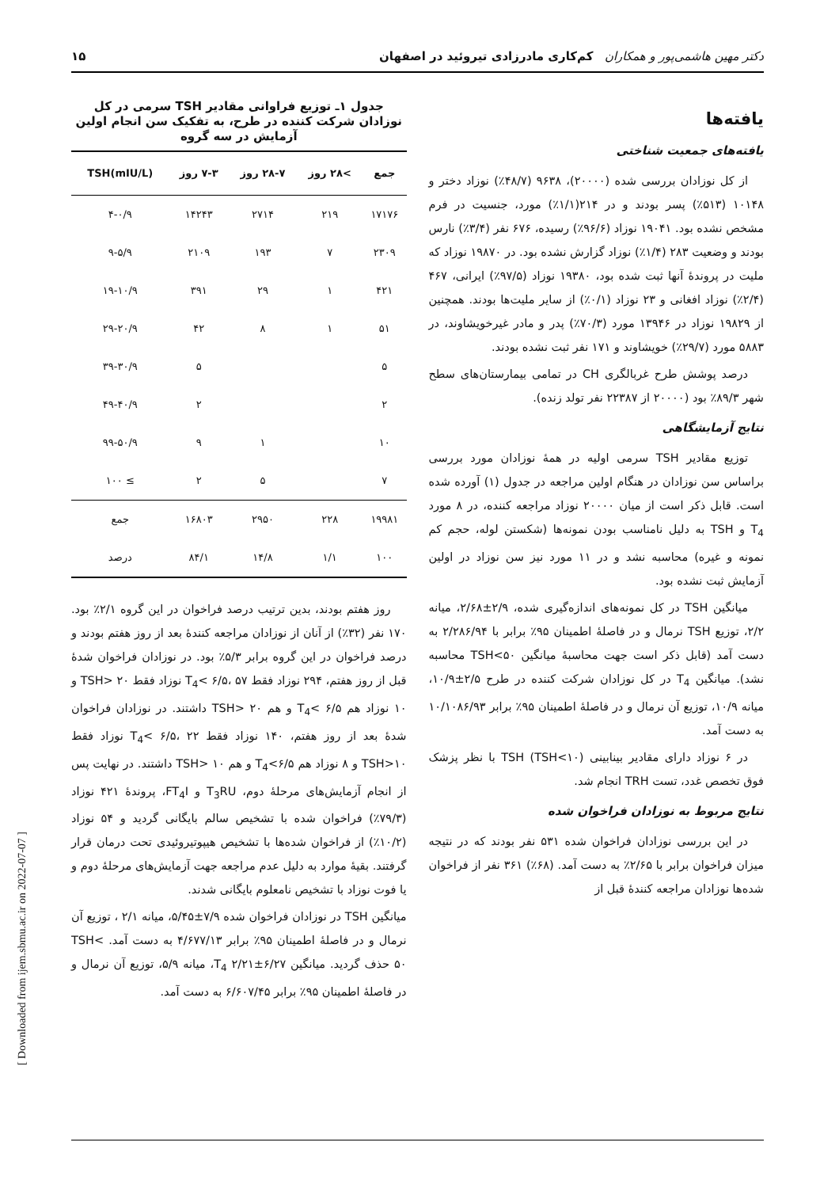دکتر مهین هاشمی‌پور و همکاران کم‌کاری مادرزادی تیروئید در اصفهان ۱۵
یافته‌ها
یافته‌های جمعیت شناختی
از کل نوزادان بررسی شده (۲۰۰۰۰)، ۹۶۳۸ (۴۸/۷٪) نوزاد دختر و ۱۰۱۴۸ (۵۱۳٪) پسر بودند و در ۲۱۴(۱/۱٪) مورد، جنسیت در فرم مشخص نشده بود. ۱۹۰۴۱ نوزاد (۹۶/۶٪) رسیده، ۶۷۶ نفر (۳/۴٪) نارس بودند و وضعیت ۲۸۳ (۱/۴٪) نوزاد گزارش نشده بود. در ۱۹۸۷۰ نوزاد که ملیت در پروندهٔ آنها ثبت شده بود، ۱۹۳۸۰ نوزاد (۹۷/۵٪) ایرانی، ۴۶۷ (۲/۴٪) نوزاد افغانی و ۲۳ نوزاد (۰/۱٪) از سایر ملیت‌ها بودند. همچنین از ۱۹۸۲۹ نوزاد در ۱۳۹۴۶ مورد (۷۰/۳٪) پدر و مادر غیرخویشاوند، در ۵۸۸۳ مورد (۲۹/۷٪) خویشاوند و ۱۷۱ نفر ثبت نشده بودند.
درصد پوشش طرح غربالگری CH در تمامی بیمارستان‌های سطح شهر ۸۹/۳٪ بود (۲۰۰۰۰ از ۲۲۳۸۷ نفر تولد زنده).
نتایج آزمایشگاهی
توزیع مقادیر TSH سرمی اولیه در همهٔ نوزادان مورد بررسی براساس سن نوزادان در هنگام اولین مراجعه در جدول (۱) آورده شده است. قابل ذکر است از میان ۲۰۰۰۰ نوزاد مراجعه کننده، در ۸ مورد T<sub>4</sub> و TSH به دلیل نامناسب بودن نمونه‌ها (شکستن لوله، حجم کم نمونه و غیره) محاسبه نشد و در ۱۱ مورد نیز سن نوزاد در اولین آزمایش ثبت نشده بود.
میانگین TSH در کل نمونه‌های اندازه‌گیری شده، ۲/۹±۲/۶۸، میانه ۲/۲، توزیع TSH نرمال و در فاصلهٔ اطمینان ۹۵٪ برابر با ۲/۲۸۶/۹۴ به دست آمد (قابل ذکر است جهت محاسبهٔ میانگین TSH<۵۰ محاسبه نشد). میانگین T<sub>4</sub> در کل نوزادان شرکت کننده در طرح ۲/۵±۱۰/۹، میانه ۱۰/۹، توزیع آن نرمال و در فاصلهٔ اطمینان ۹۵٪ برابر ۱۰/۱۰۸۶/۹۳ به دست آمد.
در ۶ نوزاد دارای مقادیر بینابینی TSH (TSH<۱۰) با نظر پزشک فوق تخصص غدد، تست TRH انجام شد.
نتایج مربوط به نوزادان فراخوان شده
در این بررسی نوزادان فراخوان شده ۵۳۱ نفر بودند که در نتیجه میزان فراخوان برابر با ۲/۶۵٪ به دست آمد. (۶۸٪) ۳۶۱ نفر از فراخوان شده‌ها نوزادان مراجعه کنندهٔ قبل از
جدول ۱ـ توزیع فراوانی مقادیر TSH سرمی در کل نوزادان شرکت کننده در طرح، به تفکیک سن انجام اولین آزمایش در سه گروه
| جمع | >۲۸ روز | ۲۸-۷ روز | ۷-۳ روز | TSH(mIU/L) |
| --- | --- | --- | --- | --- |
| ۱۷۱۷۶ | ۲۱۹ | ۲۷۱۴ | ۱۴۲۴۳ | ۴-۰/۹ |
| ۲۳۰۹ | ۷ | ۱۹۳ | ۲۱۰۹ | ۹-۵/۹ |
| ۴۲۱ | ۱ | ۲۹ | ۳۹۱ | ۱۹-۱۰/۹ |
| ۵۱ | ۱ | ۸ | ۴۲ | ۲۹-۲۰/۹ |
| ۵ | | | ۵ | ۳۹-۳۰/۹ |
| ۲ | | | ۲ | ۴۹-۴۰/۹ |
| ۱۰ | | ۱ | ۹ | ۹۹-۵۰/۹ |
| ۷ | | ۵ | ۲ | ≥ ۱۰۰ |
| ۱۹۹۸۱ | ۲۲۸ | ۲۹۵۰ | ۱۶۸۰۳ | جمع |
| ۱۰۰ | ۱/۱ | ۱۴/۸ | ۸۴/۱ | درصد |
روز هفتم بودند، بدین ترتیب درصد فراخوان در این گروه ۲/۱٪ بود. ۱۷۰ نفر (۳۲٪) از آنان از نوزادان مراجعه کنندهٔ بعد از روز هفتم بودند و درصد فراخوان در این گروه برابر ۵/۳٪ بود. در نوزادان فراخوان شدهٔ قبل از روز هفتم، ۲۹۴ نوزاد فقط T<sub>4</sub>< ۶/۵، ۵۷ نوزاد فقط TSH> ۲۰ و ۱۰ نوزاد هم T<sub>4</sub>< ۶/۵ و هم TSH> ۲۰ داشتند. در نوزادان فراخوان شدهٔ بعد از روز هفتم، ۱۴۰ نوزاد فقط T<sub>4</sub>< ۶/۵، ۲۲ نوزاد فقط TSH>۱۰ و ۸ نوزاد هم T<sub>4</sub><۶/۵ و هم TSH> ۱۰ داشتند. در نهایت پس از انجام آزمایش‌های مرحلهٔ دوم، T<sub>3</sub>RU و FT<sub>4</sub>I، پروندهٔ ۴۲۱ نوزاد (۷۹/۳٪) فراخوان شده با تشخیص سالم بایگانی گردید و ۵۴ نوزاد (۱۰/۲٪) از فراخوان شده‌ها با تشخیص هیپوتیروئیدی تحت درمان قرار گرفتند. بقیهٔ موارد به دلیل عدم مراجعه جهت آزمایش‌های مرحلهٔ دوم و یا فوت نوزاد با تشخیص نامعلوم بایگانی شدند.
میانگین TSH در نوزادان فراخوان شده ۷/۹±۵/۴۵، میانه ۲/۱ ، توزیع آن نرمال و در فاصلهٔ اطمینان ۹۵٪ برابر ۴/۶۷۷/۱۳ به دست آمد. TSH< ۵۰ حذف گردید. میانگین T<sub>4</sub> ۲/۲۱±۶/۲۷، میانه ۵/۹، توزیع آن نرمال و در فاصلهٔ اطمینان ۹۵٪ برابر ۶/۶۰۷/۴۵ به دست آمد.
[ Downloaded from ijem.sbmu.ac.ir on 2022-07-07 ]